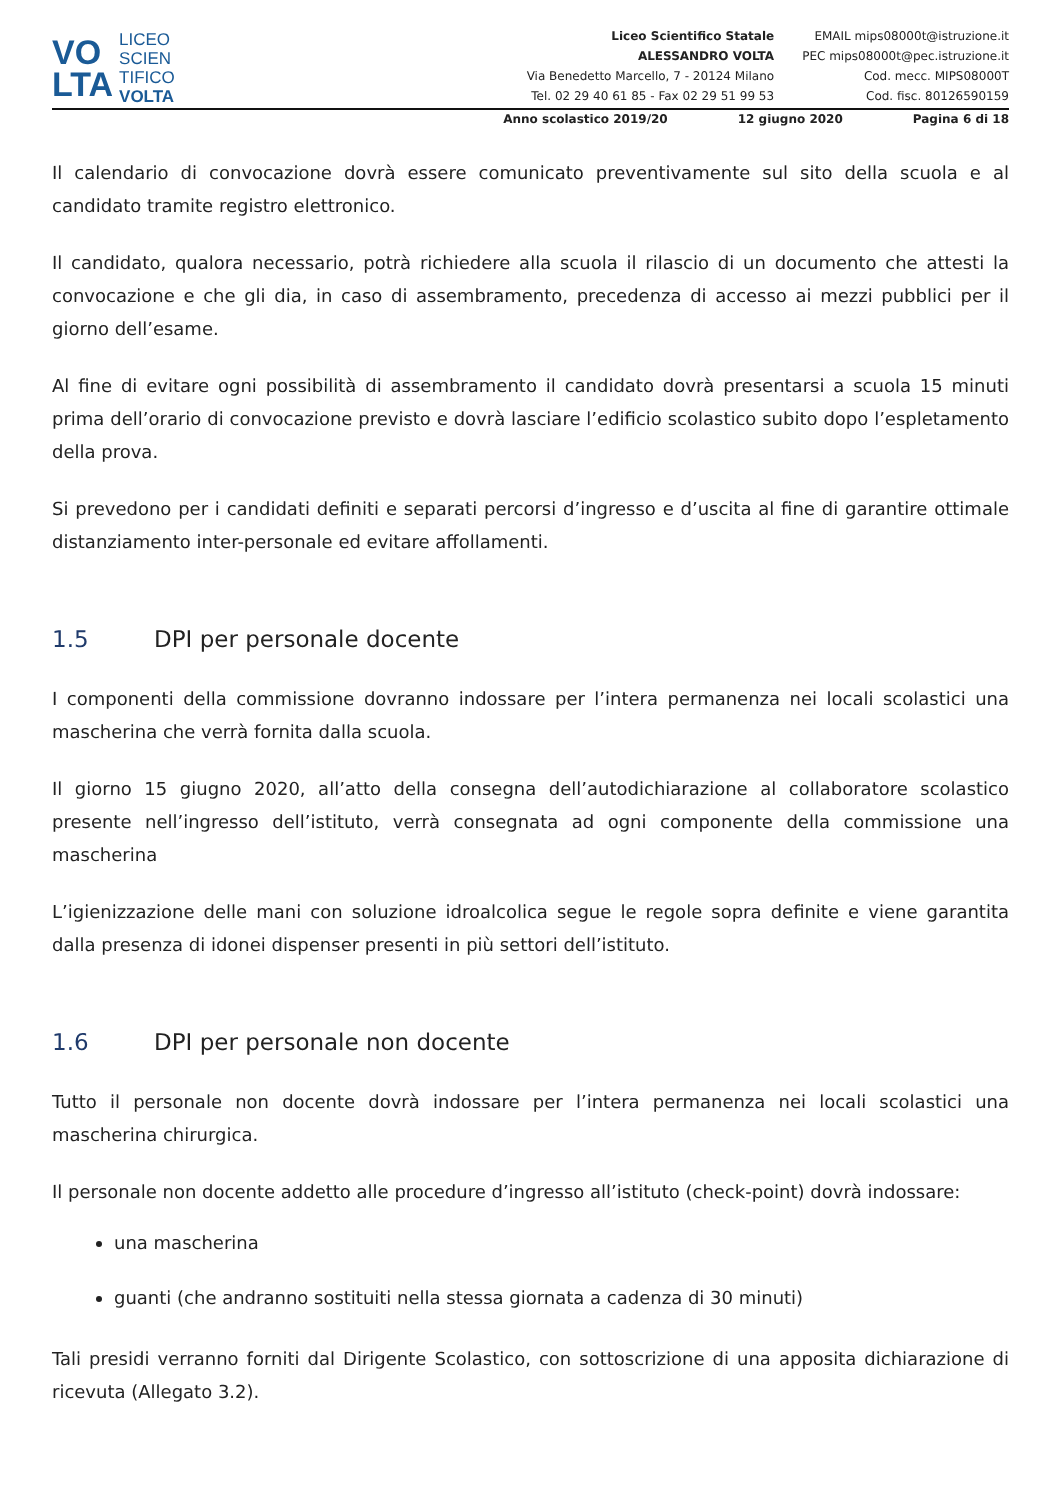VO
LTA
LICEO
SCIEN
TIFICO
VOLTA
Liceo Scientifico Statale
ALESSANDRO VOLTA
Via Benedetto Marcello, 7 - 20124 Milano
Tel. 02 29 40 61 85 - Fax 02 29 51 99 53
EMAIL mips08000t@istruzione.it
PEC mips08000t@pec.istruzione.it
Cod. mecc. MIPS08000T
Cod. fisc. 80126590159
Anno scolastico 2019/20 12 giugno 2020 Pagina 6 di 18
Il calendario di convocazione dovrà essere comunicato preventivamente sul sito della scuola e al candidato tramite registro elettronico.
Il candidato, qualora necessario, potrà richiedere alla scuola il rilascio di un documento che attesti la convocazione e che gli dia, in caso di assembramento, precedenza di accesso ai mezzi pubblici per il giorno dell’esame.
Al fine di evitare ogni possibilità di assembramento il candidato dovrà presentarsi a scuola 15 minuti prima dell’orario di convocazione previsto e dovrà lasciare l’edificio scolastico subito dopo l’espletamento della prova.
Si prevedono per i candidati definiti e separati percorsi d’ingresso e d’uscita al fine di garantire ottimale distanziamento inter-personale ed evitare affollamenti.
1.5 DPI per personale docente
I componenti della commissione dovranno indossare per l’intera permanenza nei locali scolastici una mascherina che verrà fornita dalla scuola.
Il giorno 15 giugno 2020, all’atto della consegna dell’autodichiarazione al collaboratore scolastico presente nell’ingresso dell’istituto, verrà consegnata ad ogni componente della commissione una mascherina
L’igienizzazione delle mani con soluzione idroalcolica segue le regole sopra definite e viene garantita dalla presenza di idonei dispenser presenti in più settori dell’istituto.
1.6 DPI per personale non docente
Tutto il personale non docente dovrà indossare per l’intera permanenza nei locali scolastici una mascherina chirurgica.
Il personale non docente addetto alle procedure d’ingresso all’istituto (check-point) dovrà indossare:
una mascherina
guanti (che andranno sostituiti nella stessa giornata a cadenza di 30 minuti)
Tali presidi verranno forniti dal Dirigente Scolastico, con sottoscrizione di una apposita dichiarazione di ricevuta (Allegato 3.2).